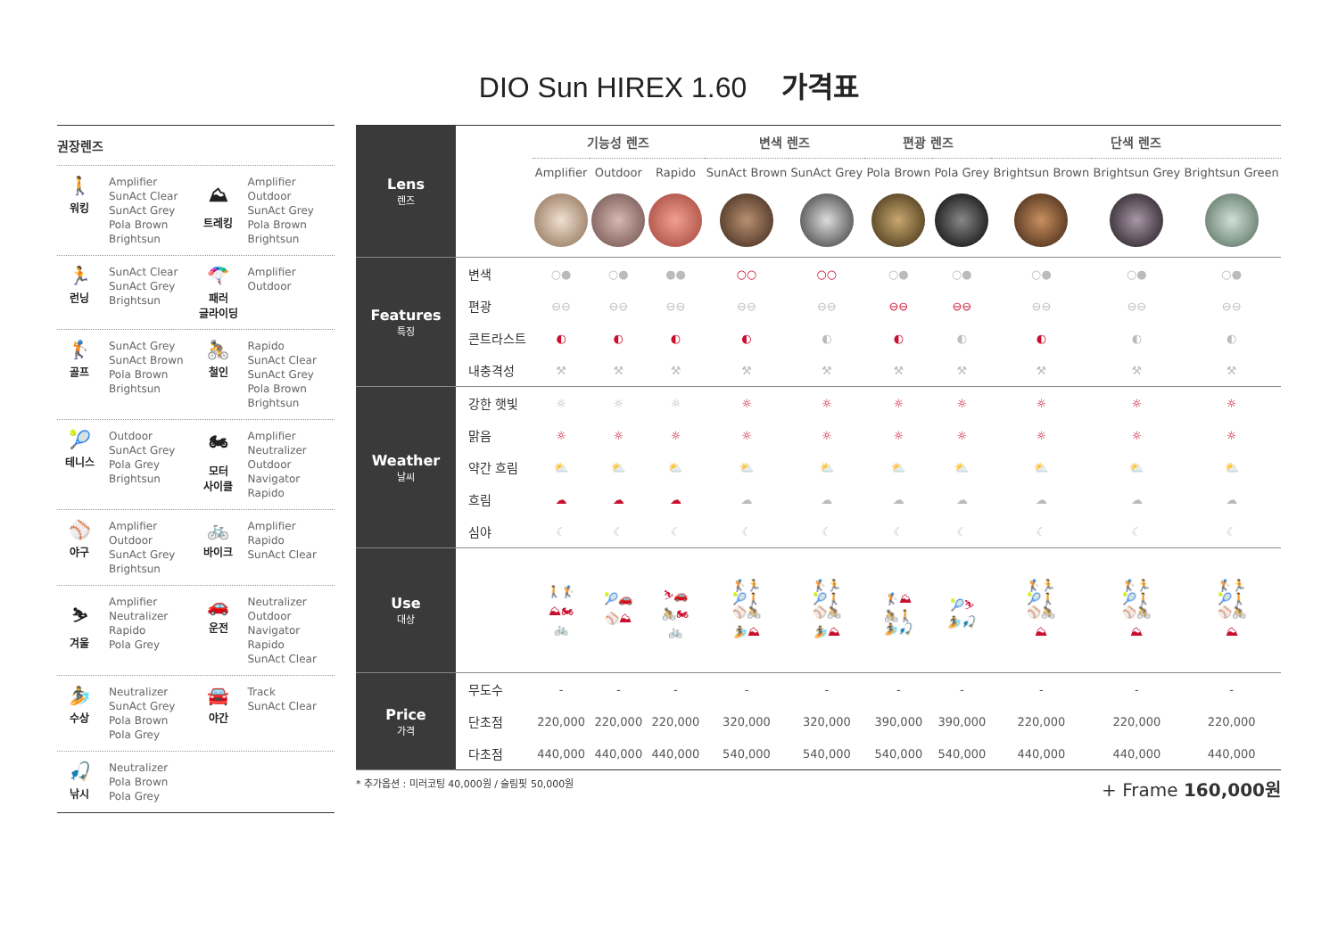DIO Sun HIREX 1.60 가격표
권장렌즈
🚶
워킹
Amplifier
SunAct Clear
SunAct Grey
Pola Brown
Brightsun
⛰
트레킹
Amplifier
Outdoor
SunAct Grey
Pola Brown
Brightsun
🏃
런닝
SunAct Clear
SunAct Grey
Brightsun
🪂
패러
글라이딩
Amplifier
Outdoor
🏌
골프
SunAct Grey
SunAct Brown
Pola Brown
Brightsun
🚴
철인
Rapido
SunAct Clear
SunAct Grey
Pola Brown
Brightsun
🎾
테니스
Outdoor
SunAct Grey
Pola Grey
Brightsun
🏍
모터
사이클
Amplifier
Neutralizer
Outdoor
Navigator
Rapido
⚾
야구
Amplifier
Outdoor
SunAct Grey
Brightsun
🚲
바이크
Amplifier
Rapido
SunAct Clear
⛷
겨울
Amplifier
Neutralizer
Rapido
Pola Grey
🚗
운전
Neutralizer
Outdoor
Navigator
Rapido
SunAct Clear
🏄
수상
Neutralizer
SunAct Grey
Pola Brown
Pola Grey
🚘
야간
Track
SunAct Clear
🎣
낚시
Neutralizer
Pola Brown
Pola Grey
| Lens 렌즈 | | 기능성 렌즈 | | | 변색 렌즈 | | 편광 렌즈 | | 단색 렌즈 | | |
| | | Amplifier | Outdoor | Rapido | SunAct Brown | SunAct Grey | Pola Brown | Pola Grey | Brightsun Brown | Brightsun Grey | Brightsun Green |
| Features 특징 | 변색 | ○● | ○● | ●● | ○○ | ○○ | ○● | ○● | ○● | ○● | ○● |
| | 편광 | ⊖⊖ | ⊖⊖ | ⊖⊖ | ⊖⊖ | ⊖⊖ | ⊖⊖ | ⊖⊖ | ⊖⊖ | ⊖⊖ | ⊖⊖ |
| | 콘트라스트 | ◐ | ◐ | ◐ | ◐ | ◐ | ◐ | ◐ | ◐ | ◐ | ◐ |
| | 내충격성 | ⚒ | ⚒ | ⚒ | ⚒ | ⚒ | ⚒ | ⚒ | ⚒ | ⚒ | ⚒ |
| Weather 날씨 | 강한 햇빛 | ☼ | ☼ | ☼ | ☼ | ☼ | ☼ | ☼ | ☼ | ☼ | ☼ |
| | 맑음 | ☼ | ☼ | ☼ | ☼ | ☼ | ☼ | ☼ | ☼ | ☼ | ☼ |
| | 약간 흐림 | ⛅ | ⛅ | ⛅ | ⛅ | ⛅ | ⛅ | ⛅ | ⛅ | ⛅ | ⛅ |
| | 흐림 | ☁ | ☁ | ☁ | ☁ | ☁ | ☁ | ☁ | ☁ | ☁ | ☁ |
| | 심야 | ☾ | ☾ | ☾ | ☾ | ☾ | ☾ | ☾ | ☾ | ☾ | ☾ |
| Use 대상 | | 🚶🏌 ⛰🏍 🚲 | 🎾🚗 ⚾⛰ | ⛷🚗 🚴🏍 🚲 | 🏌🏃 🎾🚶 ⚾🚴 🏄⛰ | 🏌🏃 🎾🚶 ⚾🚴 🏄⛰ | 🏌⛰ 🚴🚶 🏄🎣 | 🎾⛷ 🏄🎣 | 🏌🏃 🎾🚶 ⚾🚴 ⛰ | 🏌🏃 🎾🚶 ⚾🚴 ⛰ | 🏌🏃 🎾🚶 ⚾🚴 ⛰ |
| Price 가격 | 무도수 | - | - | - | - | - | - | - | - | - | - |
| | 단초점 | 220,000 | 220,000 | 220,000 | 320,000 | 320,000 | 390,000 | 390,000 | 220,000 | 220,000 | 220,000 |
| | 다초점 | 440,000 | 440,000 | 440,000 | 540,000 | 540,000 | 540,000 | 540,000 | 440,000 | 440,000 | 440,000 |
* 추가옵션 : 미러코팅 40,000원 / 슬림핏 50,000원
+ Frame 160,000원